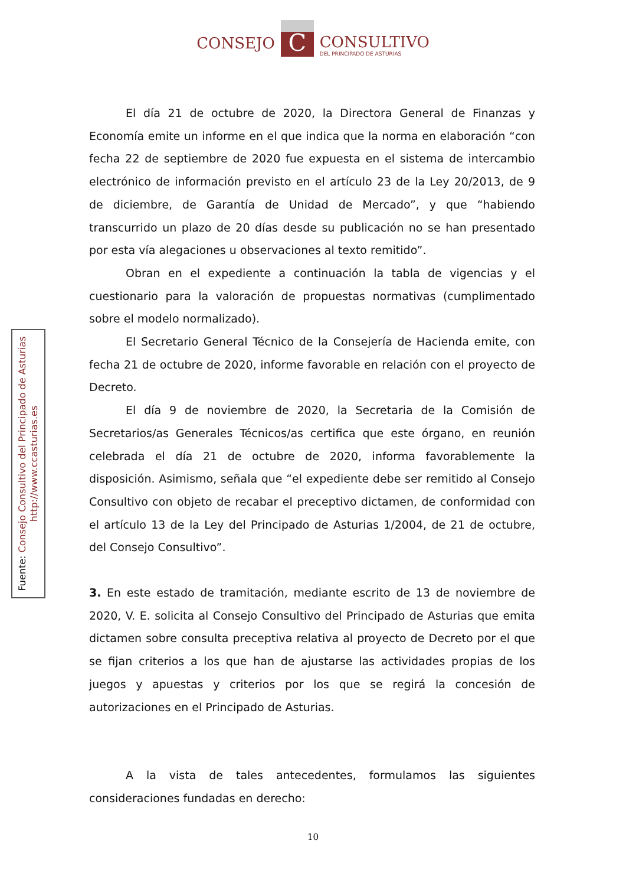CONSEJO
C
CONSULTIVO
DEL PRINCIPADO DE ASTURIAS
El día 21 de octubre de 2020, la Directora General de Finanzas y Economía emite un informe en el que indica que la norma en elaboración “con fecha 22 de septiembre de 2020 fue expuesta en el sistema de intercambio electrónico de información previsto en el artículo 23 de la Ley 20/2013, de 9 de diciembre, de Garantía de Unidad de Mercado”, y que “habiendo transcurrido un plazo de 20 días desde su publicación no se han presentado por esta vía alegaciones u observaciones al texto remitido”.
Obran en el expediente a continuación la tabla de vigencias y el cuestionario para la valoración de propuestas normativas (cumplimentado sobre el modelo normalizado).
El Secretario General Técnico de la Consejería de Hacienda emite, con fecha 21 de octubre de 2020, informe favorable en relación con el proyecto de Decreto.
El día 9 de noviembre de 2020, la Secretaria de la Comisión de Secretarios/as Generales Técnicos/as certifica que este órgano, en reunión celebrada el día 21 de octubre de 2020, informa favorablemente la disposición. Asimismo, señala que “el expediente debe ser remitido al Consejo Consultivo con objeto de recabar el preceptivo dictamen, de conformidad con el artículo 13 de la Ley del Principado de Asturias 1/2004, de 21 de octubre, del Consejo Consultivo”.
3. En este estado de tramitación, mediante escrito de 13 de noviembre de 2020, V. E. solicita al Consejo Consultivo del Principado de Asturias que emita dictamen sobre consulta preceptiva relativa al proyecto de Decreto por el que se fijan criterios a los que han de ajustarse las actividades propias de los juegos y apuestas y criterios por los que se regirá la concesión de autorizaciones en el Principado de Asturias.
A la vista de tales antecedentes, formulamos las siguientes consideraciones fundadas en derecho:
Fuente: Consejo Consultivo del Principado de Asturias
http://www.ccasturias.es
10